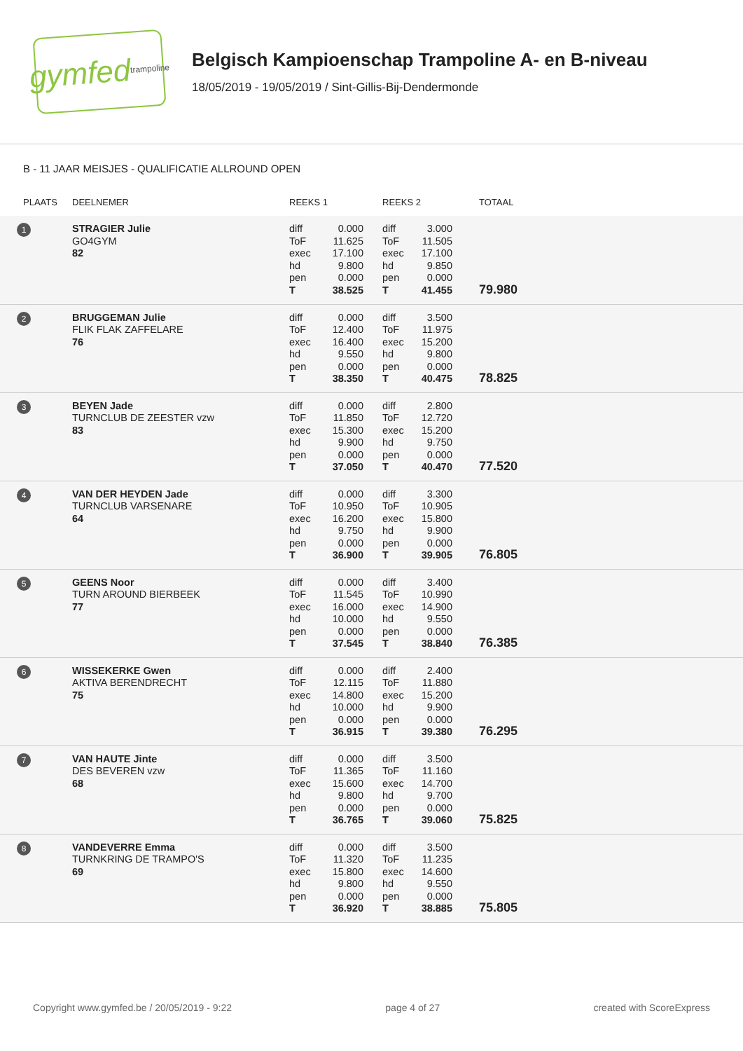gymfed trampoline
Belgisch Kampioenschap Trampoline A- en B-niveau
18/05/2019 - 19/05/2019 / Sint-Gillis-Bij-Dendermonde
B - 11 JAAR MEISJES - QUALIFICATIE ALLROUND OPEN
| PLAATS | DEELNEMER | REEKS 1 | | REEKS 2 | | TOTAAL |
| --- | --- | --- | --- | --- | --- | --- |
| 1 | STRAGIER Julie GO4GYM 82 | diff ToF exec hd pen T | 0.000 11.625 17.100 9.800 0.000 38.525 | diff ToF exec hd pen T | 3.000 11.505 17.100 9.850 0.000 41.455 | 79.980 |
| 2 | BRUGGEMAN Julie FLIK FLAK ZAFFELARE 76 | diff ToF exec hd pen T | 0.000 12.400 16.400 9.550 0.000 38.350 | diff ToF exec hd pen T | 3.500 11.975 15.200 9.800 0.000 40.475 | 78.825 |
| 3 | BEYEN Jade TURNCLUB DE ZEESTER vzw 83 | diff ToF exec hd pen T | 0.000 11.850 15.300 9.900 0.000 37.050 | diff ToF exec hd pen T | 2.800 12.720 15.200 9.750 0.000 40.470 | 77.520 |
| 4 | VAN DER HEYDEN Jade TURNCLUB VARSENARE 64 | diff ToF exec hd pen T | 0.000 10.950 16.200 9.750 0.000 36.900 | diff ToF exec hd pen T | 3.300 10.905 15.800 9.900 0.000 39.905 | 76.805 |
| 5 | GEENS Noor TURN AROUND BIERBEEK 77 | diff ToF exec hd pen T | 0.000 11.545 16.000 10.000 0.000 37.545 | diff ToF exec hd pen T | 3.400 10.990 14.900 9.550 0.000 38.840 | 76.385 |
| 6 | WISSEKERKE Gwen AKTIVA BERENDRECHT 75 | diff ToF exec hd pen T | 0.000 12.115 14.800 10.000 0.000 36.915 | diff ToF exec hd pen T | 2.400 11.880 15.200 9.900 0.000 39.380 | 76.295 |
| 7 | VAN HAUTE Jinte DES BEVEREN vzw 68 | diff ToF exec hd pen T | 0.000 11.365 15.600 9.800 0.000 36.765 | diff ToF exec hd pen T | 3.500 11.160 14.700 9.700 0.000 39.060 | 75.825 |
| 8 | VANDEVERRE Emma TURNKRING DE TRAMPO'S 69 | diff ToF exec hd pen T | 0.000 11.320 15.800 9.800 0.000 36.920 | diff ToF exec hd pen T | 3.500 11.235 14.600 9.550 0.000 38.885 | 75.805 |
Copyright www.gymfed.be / 20/05/2019 - 9:22 page 4 of 27 created with ScoreExpress